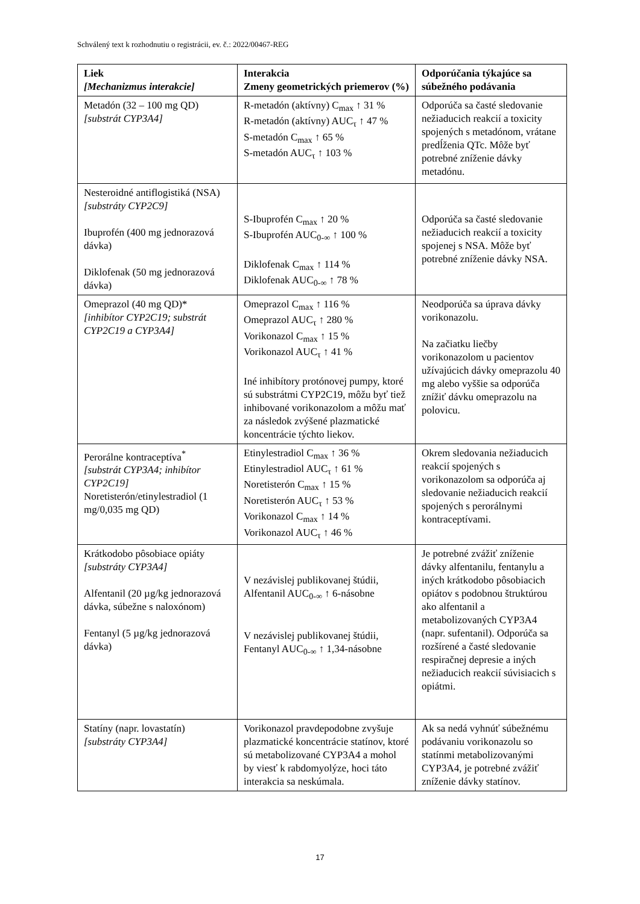Schválený text k rozhodnutiu o registrácii, ev. č.: 2022/00467-REG
| Liek [Mechanizmus interakcie] | Interakcia Zmeny geometrických priemerov (%) | Odporúčania týkajúce sa súbežného podávania |
| --- | --- | --- |
| Metadón (32 – 100 mg QD) [substrát CYP3A4] | R-metadón (aktívny) C<sub>max</sub> ↑ 31 % R-metadón (aktívny) AUC<sub>τ</sub> ↑ 47 % S-metadón C<sub>max</sub> ↑ 65 % S-metadón AUC<sub>τ</sub> ↑ 103 % | Odporúča sa časté sledovanie nežiaducich reakcií a toxicity spojených s metadónom, vrátane predĺženia QTc. Môže byť potrebné zníženie dávky metadónu. |
| Nesteroidné antiflogistiká (NSA) [substráty CYP2C9] Ibuprofén (400 mg jednorazová dávka) Diklofenak (50 mg jednorazová dávka) | S-Ibuprofén C<sub>max</sub> ↑ 20 % S-Ibuprofén AUC<sub>0-∞</sub> ↑ 100 % Diklofenak C<sub>max</sub> ↑ 114 % Diklofenak AUC<sub>0-∞</sub> ↑ 78 % | Odporúča sa časté sledovanie nežiaducich reakcií a toxicity spojenej s NSA. Môže byť potrebné zníženie dávky NSA. |
| Omeprazol (40 mg QD)* [inhibítor CYP2C19; substrát CYP2C19 a CYP3A4] | Omeprazol C<sub>max</sub> ↑ 116 % Omeprazol AUC<sub>τ</sub> ↑ 280 % Vorikonazol C<sub>max</sub> ↑ 15 % Vorikonazol AUC<sub>τ</sub> ↑ 41 % Iné inhibítory protónovej pumpy, ktoré sú substrátmi CYP2C19, môžu byť tiež inhibované vorikonazolom a môžu mať za následok zvýšené plazmatické koncentrácie týchto liekov. | Neodporúča sa úprava dávky vorikonazolu. Na začiatku liečby vorikonazolom u pacientov užívajúcich dávky omeprazolu 40 mg alebo vyššie sa odporúča znížiť dávku omeprazolu na polovicu. |
| Perorálne kontraceptíva<sup>*</sup> [substrát CYP3A4; inhibítor CYP2C19] Noretisterón/etinylestradiol (1 mg/0,035 mg QD) | Etinylestradiol C<sub>max</sub> ↑ 36 % Etinylestradiol AUC<sub>τ</sub> ↑ 61 % Noretisterón C<sub>max</sub> ↑ 15 % Noretisterón AUC<sub>τ</sub> ↑ 53 % Vorikonazol C<sub>max</sub> ↑ 14 % Vorikonazol AUC<sub>τ</sub> ↑ 46 % | Okrem sledovania nežiaducich reakcií spojených s vorikonazolom sa odporúča aj sledovanie nežiaducich reakcií spojených s perorálnymi kontraceptívami. |
| Krátkodobo pôsobiace opiáty [substráty CYP3A4] Alfentanil (20 µg/kg jednorazová dávka, súbežne s naloxónom) Fentanyl (5 µg/kg jednorazová dávka) | V nezávislej publikovanej štúdii, Alfentanil AUC<sub>0-∞</sub> ↑ 6-násobne V nezávislej publikovanej štúdii, Fentanyl AUC<sub>0-∞</sub> ↑ 1,34-násobne | Je potrebné zvážiť zníženie dávky alfentanilu, fentanylu a iných krátkodobo pôsobiacich opiátov s podobnou štruktúrou ako alfentanil a metabolizovaných CYP3A4 (napr. sufentanil). Odporúča sa rozšírené a časté sledovanie respiračnej depresie a iných nežiaducich reakcií súvisiacich s opiátmi. |
| Statíny (napr. lovastatín) [substráty CYP3A4] | Vorikonazol pravdepodobne zvyšuje plazmatické koncentrácie statínov, ktoré sú metabolizované CYP3A4 a mohol by viesť k rabdomyolýze, hoci táto interakcia sa neskúmala. | Ak sa nedá vyhnúť súbežnému podávaniu vorikonazolu so statínmi metabolizovanými CYP3A4, je potrebné zvážiť zníženie dávky statínov. |
17